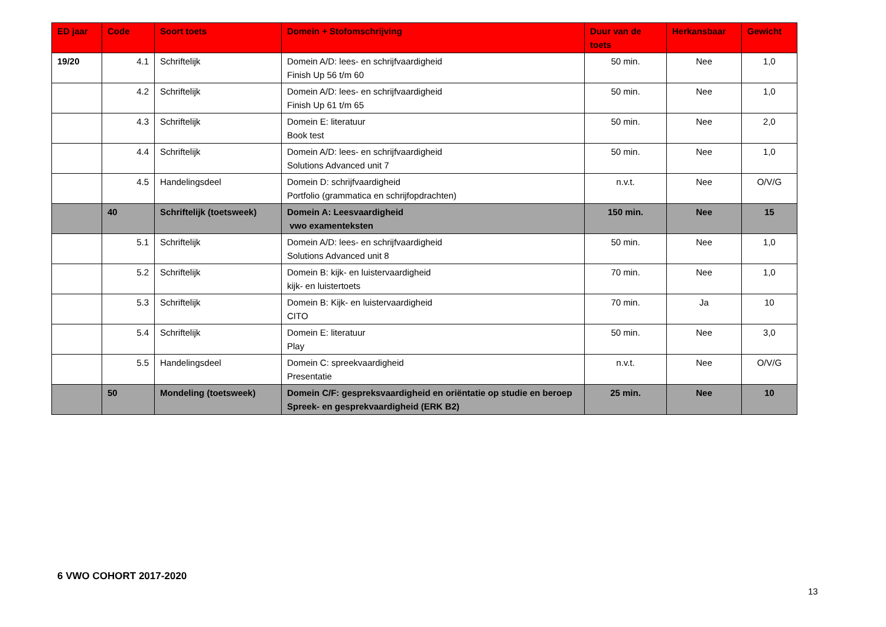| ED jaar | Code | Soort toets | Domein + Stofomschrijving | Duur van de toets | Herkansbaar | Gewicht |
| --- | --- | --- | --- | --- | --- | --- |
| 19/20 | 4.1 | Schriftelijk | Domein A/D: lees- en schrijfvaardigheid Finish Up 56 t/m 60 | 50 min. | Nee | 1,0 |
| | 4.2 | Schriftelijk | Domein A/D: lees- en schrijfvaardigheid Finish Up 61 t/m 65 | 50 min. | Nee | 1,0 |
| | 4.3 | Schriftelijk | Domein E: literatuur Book test | 50 min. | Nee | 2,0 |
| | 4.4 | Schriftelijk | Domein A/D: lees- en schrijfvaardigheid Solutions Advanced unit 7 | 50 min. | Nee | 1,0 |
| | 4.5 | Handelingsdeel | Domein D: schrijfvaardigheid Portfolio (grammatica en schrijfopdrachten) | n.v.t. | Nee | O/V/G |
| | 40 | Schriftelijk (toetsweek) | Domein A: Leesvaardigheid vwo examenteksten | 150 min. | Nee | 15 |
| | 5.1 | Schriftelijk | Domein A/D: lees- en schrijfvaardigheid Solutions Advanced unit 8 | 50 min. | Nee | 1,0 |
| | 5.2 | Schriftelijk | Domein B: kijk- en luistervaardigheid kijk- en luistertoets | 70 min. | Nee | 1,0 |
| | 5.3 | Schriftelijk | Domein B: Kijk- en luistervaardigheid CITO | 70 min. | Ja | 10 |
| | 5.4 | Schriftelijk | Domein E: literatuur Play | 50 min. | Nee | 3,0 |
| | 5.5 | Handelingsdeel | Domein C: spreekvaardigheid Presentatie | n.v.t. | Nee | O/V/G |
| | 50 | Mondeling (toetsweek) | Domein C/F: gespreksvaardigheid en oriëntatie op studie en beroep Spreek- en gesprekvaardigheid (ERK B2) | 25 min. | Nee | 10 |
6 VWO COHORT 2017-2020
13